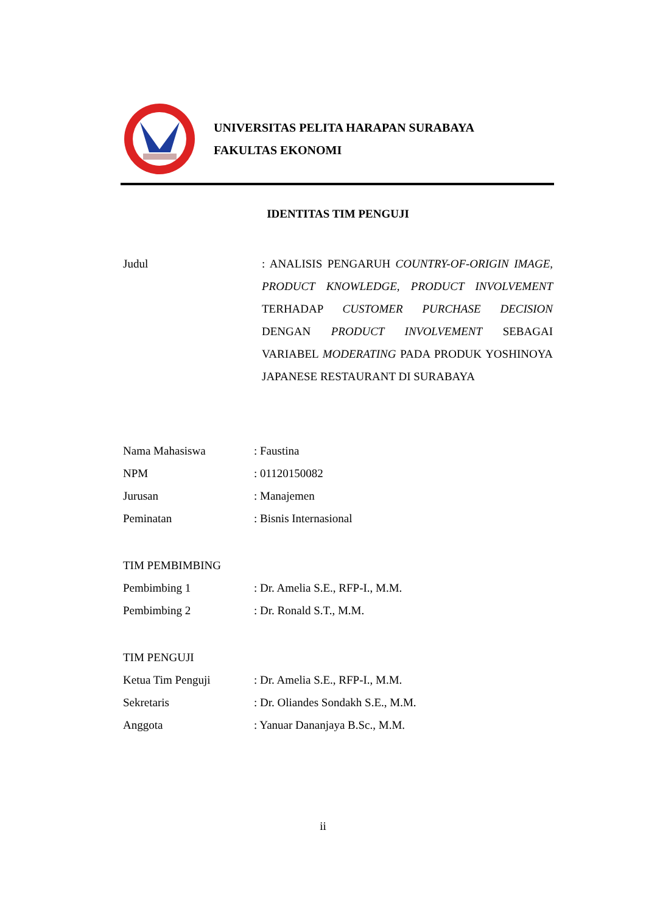UNIVERSITAS PELITA HARAPAN SURABAYA
FAKULTAS EKONOMI
IDENTITAS TIM PENGUJI
Judul : ANALISIS PENGARUH COUNTRY-OF-ORIGIN IMAGE, PRODUCT KNOWLEDGE, PRODUCT INVOLVEMENT TERHADAP CUSTOMER PURCHASE DECISION DENGAN PRODUCT INVOLVEMENT SEBAGAI VARIABEL MODERATING PADA PRODUK YOSHINOYA JAPANESE RESTAURANT DI SURABAYA
Nama Mahasiswa : Faustina
NPM : 01120150082
Jurusan : Manajemen
Peminatan : Bisnis Internasional
TIM PEMBIMBING
Pembimbing 1 : Dr. Amelia S.E., RFP-I., M.M.
Pembimbing 2 : Dr. Ronald S.T., M.M.
TIM PENGUJI
Ketua Tim Penguji : Dr. Amelia S.E., RFP-I., M.M.
Sekretaris : Dr. Oliandes Sondakh S.E., M.M.
Anggota : Yanuar Dananjaya B.Sc., M.M.
ii